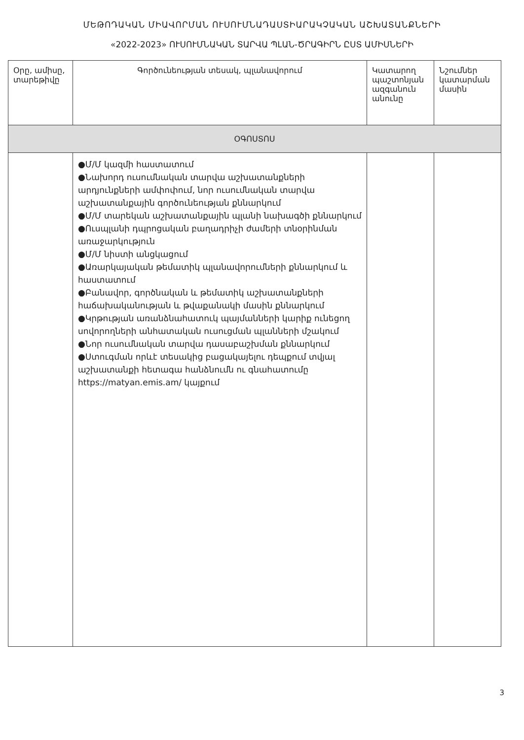ՄԵԹՈԴԱԿԱՆ ՄԻԱՎՈՐՄԱՆ ՈՒՍՈՒՄՆԱԴԱՍՏԻԱՐԱԿՉԱԿԱՆ ԱՇԽԱՏԱՆՔՆԵՐԻ
«2022-2023» ՈՒՍՈՒՄՆԱԿԱՆ ՏԱՐՎԱ ՊԼԱՆ-ԾՐԱԳԻՐՆ ԸՍՏ ԱՄԻՍՆԵՐԻ
| Օրը, ամիսը, տարեթիվը | Գործունեության տեսակ, պլանավորում | Կատարող պաշտոնյան ազգանուն անունը | Նշումներ կատարման մասին |
| --- | --- | --- | --- |
| ՕԳՈՍՏՈՍ | | | |
| | ●Մ/Մ կազմի հաստատում ●Նախորդ ուսումնական տարվա աշխատանքների արդյունքների ամփոփում, նոր ուսումնական տարվա աշխատանքային գործունեության քննարկում ●Մ/Մ տարեկան աշխատանքային պլանի նախագծի քննարկում ●Ուսպլանի դպրոցական բաղադրիչի ժամերի տնօրինման առաջարկություն ●Մ/Մ նիստի անցկացում ●Առարկայական թեմատիկ պլանավորումների քննարկում և հաստատում ●Բանավոր, գործնական և թեմատիկ աշխատանքների հաճախականության և թվաքանակի մասին քննարկում ●Կրթության առանձնահատուկ պայմանների կարիք ունեցող սովորողների անհատական ուսուցման պլանների մշակում ●Նոր ուսումնական տարվա դասաբաշխման քննարկում ●Ստուգման որևէ տեսակից բացակայելու դեպքում տվյալ աշխատանքի հետագա հանձնումն ու գնահատումը https://matyan.emis.am/ կայքում | | |
3